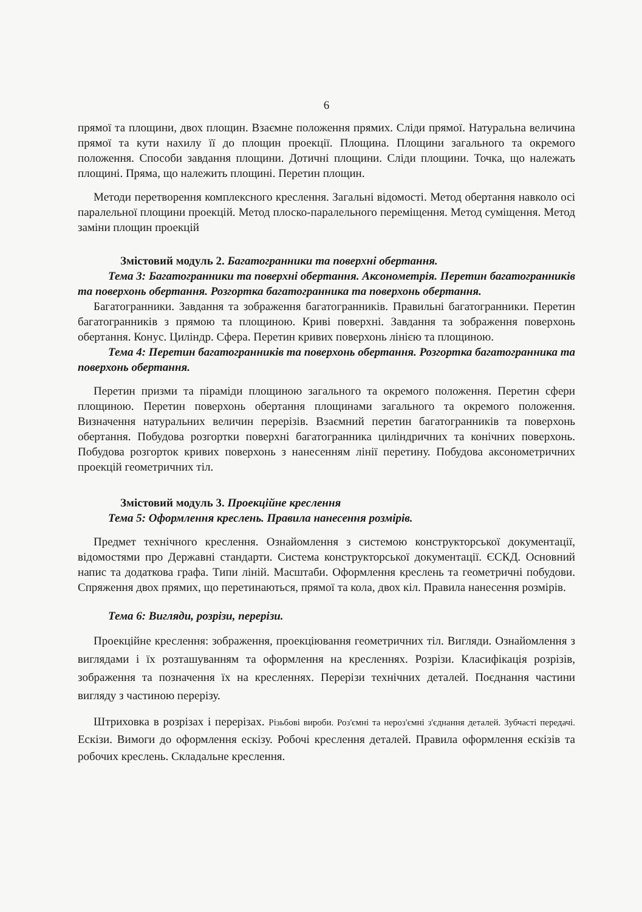6
прямої та площини, двох площин. Взаємне положення прямих. Сліди прямої. Натуральна величина прямої та кути нахилу її до площин проекції. Площина. Площини загального та окремого положення. Способи завдання площини. Дотичні площини. Сліди площини. Точка, що належать площині. Пряма, що належить площині. Перетин площин.
Методи перетворення комплексного креслення. Загальні відомості. Метод обертання навколо осі паралельної площини проекцій. Метод плоско-паралельного переміщення. Метод суміщення. Метод заміни площин проекцій
Змістовий модуль 2. Багатогранники та поверхні обертання.
Тема 3: Багатогранники та поверхні обертання. Аксонометрія. Перетин багатогранників та поверхонь обертання. Розгортка багатогранника та поверхонь обертання.
Багатогранники. Завдання та зображення багатогранників. Правильні багатогранники. Перетин багатогранників з прямою та площиною. Криві поверхні. Завдання та зображення поверхонь обертання. Конус. Циліндр. Сфера. Перетин кривих поверхонь лінією та площиною.
Тема 4: Перетин багатогранників та поверхонь обертання. Розгортка багатогранника та поверхонь обертання.
Перетин призми та піраміди площиною загального та окремого положення. Перетин сфери площиною. Перетин поверхонь обертання площинами загального та окремого положення. Визначення натуральних величин перерізів. Взаємний перетин багатогранників та поверхонь обертання. Побудова розгортки поверхні багатогранника циліндричних та конічних поверхонь. Побудова розгорток кривих поверхонь з нанесенням лінії перетину. Побудова аксонометричних проекцій геометричних тіл.
Змістовий модуль 3. Проекційне креслення
Тема 5: Оформлення креслень. Правила нанесення розмірів.
Предмет технічного креслення. Ознайомлення з системою конструкторської документації, відомостями про Державні стандарти. Система конструкторської документації. ЄСКД. Основний напис та додаткова графа. Типи ліній. Масштаби. Оформлення креслень та геометричні побудови. Спряження двох прямих, що перетинаються, прямої та кола, двох кіл. Правила нанесення розмірів.
Тема 6: Вигляди, розрізи, перерізи.
Проекційне креслення: зображення, проекціювання геометричних тіл. Вигляди. Ознайомлення з виглядами і їх розташуванням та оформлення на кресленнях. Розрізи. Класифікація розрізів, зображення та позначення їх на кресленнях. Перерізи технічних деталей. Поєднання частини вигляду з частиною перерізу.
Штриховка в розрізах і перерізах. Різьбові вироби. Роз'ємні та нероз'ємні з'єднання деталей. Зубчасті передачі. Ескізи. Вимоги до оформлення ескізу. Робочі креслення деталей. Правила оформлення ескізів та робочих креслень. Складальне креслення.